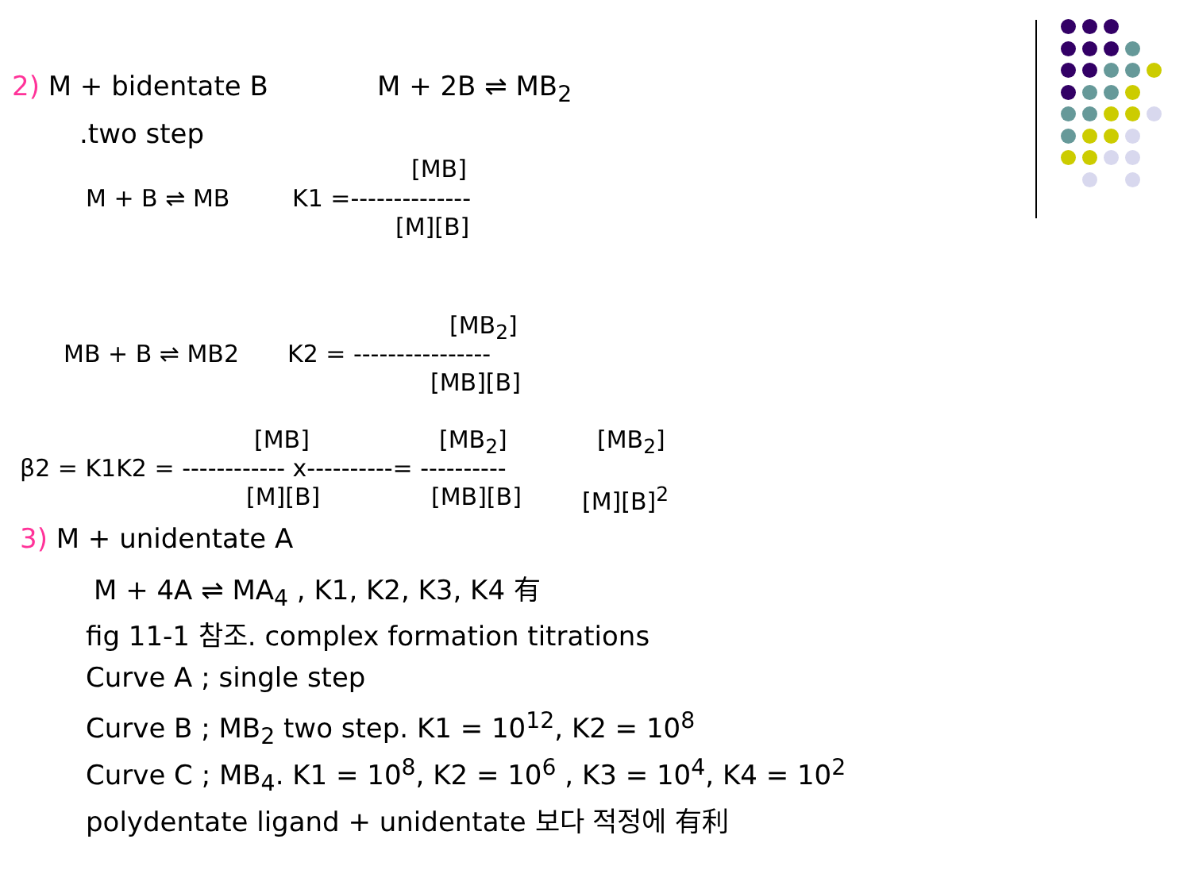2) M + bidentate B M + 2B ⇌ MB<sub>2</sub>
.two step
[MB]
M + B ⇌ MB K1 =--------------
[M][B]
[MB<sub>2</sub>]
MB + B ⇌ MB2 K2 = ----------------
[MB][B]
[MB] [MB<sub>2</sub>] [MB<sub>2</sub>]
β2 = K1K2 = ------------ x----------= ----------
[M][B] [MB][B] [M][B]<sup>2</sup>
3) M + unidentate A
M + 4A ⇌ MA<sub>4</sub> , K1, K2, K3, K4 有
fig 11-1 참조. complex formation titrations
Curve A ; single step
Curve B ; MB<sub>2</sub> two step. K1 = 10<sup>12</sup>, K2 = 10<sup>8</sup>
Curve C ; MB<sub>4</sub>. K1 = 10<sup>8</sup>, K2 = 10<sup>6</sup> , K3 = 10<sup>4</sup>, K4 = 10<sup>2</sup>
polydentate ligand + unidentate 보다 적정에 有利